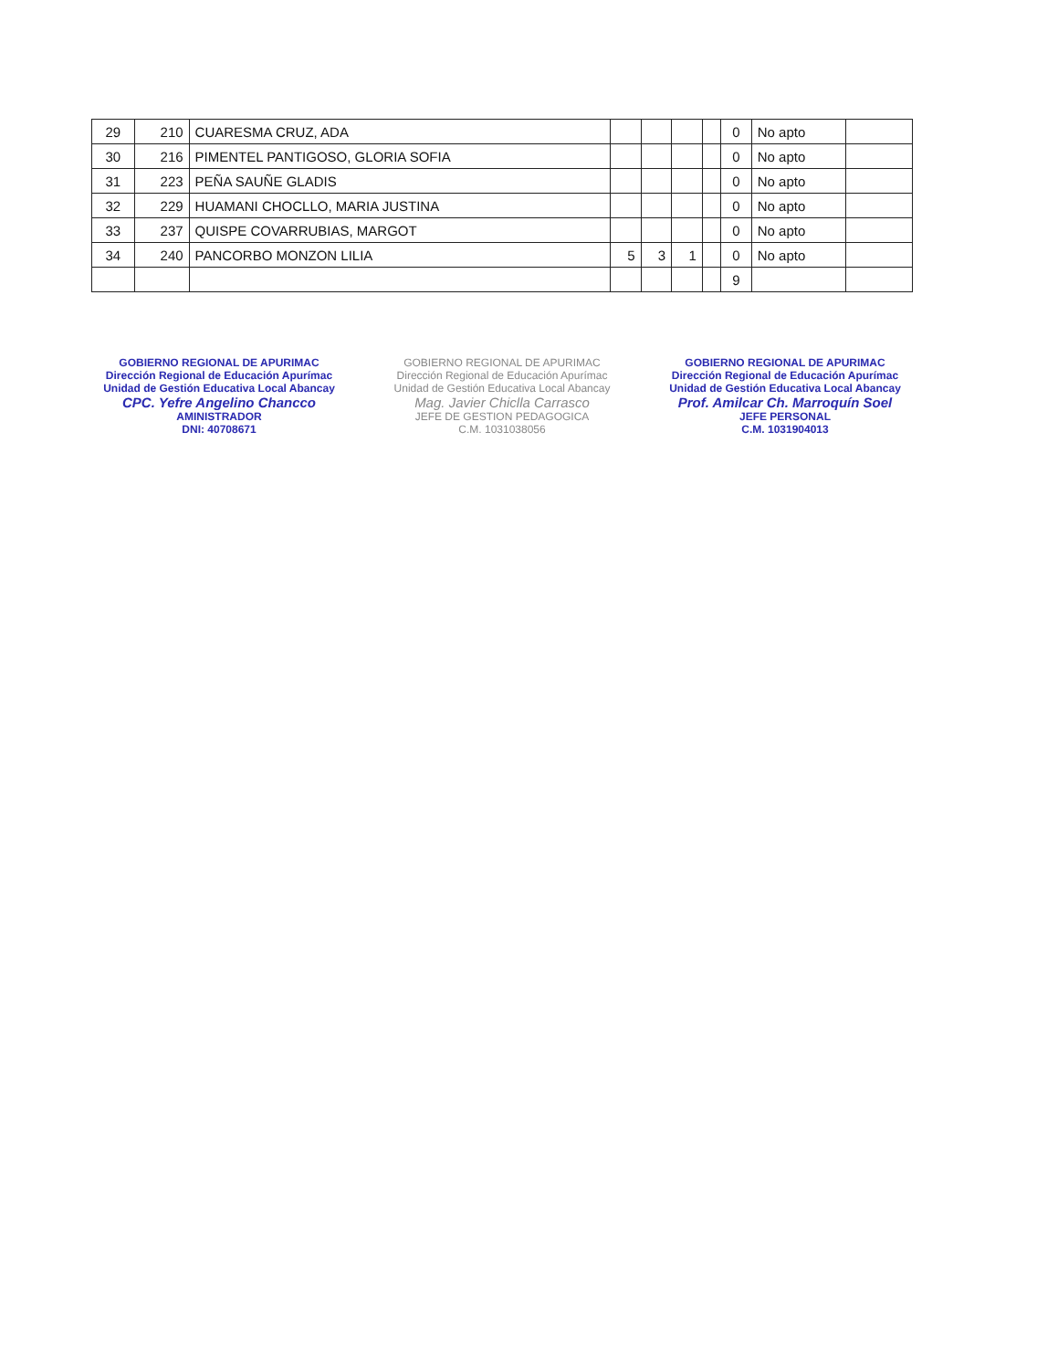| 29 | 210 | CUARESMA CRUZ, ADA | | | | | 0 | No apto | |
| 30 | 216 | PIMENTEL PANTIGOSO, GLORIA SOFIA | | | | | 0 | No apto | |
| 31 | 223 | PEÑA SAUÑE GLADIS | | | | | 0 | No apto | |
| 32 | 229 | HUAMANI CHOCLLO, MARIA JUSTINA | | | | | 0 | No apto | |
| 33 | 237 | QUISPE COVARRUBIAS, MARGOT | | | | | 0 | No apto | |
| 34 | 240 | PANCORBO MONZON LILIA | 5 | 3 | 1 | | 0 | No apto | |
| | | | | | | | 9 | | |
GOBIERNO REGIONAL DE APURIMAC
Dirección Regional de Educación Apurímac
Unidad de Gestión Educativa Local Abancay
CPC. Yefre Angelino Chancco
AMINISTRADOR
DNI: 40708671
GOBIERNO REGIONAL DE APURIMAC
Dirección Regional de Educación Apurímac
Unidad de Gestión Educativa Local Abancay
Mag. Javier Chiclla Carrasco
JEFE DE GESTION PEDAGOGICA
C.M. 1031038056
GOBIERNO REGIONAL DE APURIMAC
Dirección Regional de Educación Apurímac
Unidad de Gestión Educativa Local Abancay
Prof. Amilcar Ch. Marroquín Soel
JEFE PERSONAL
C.M. 1031904013